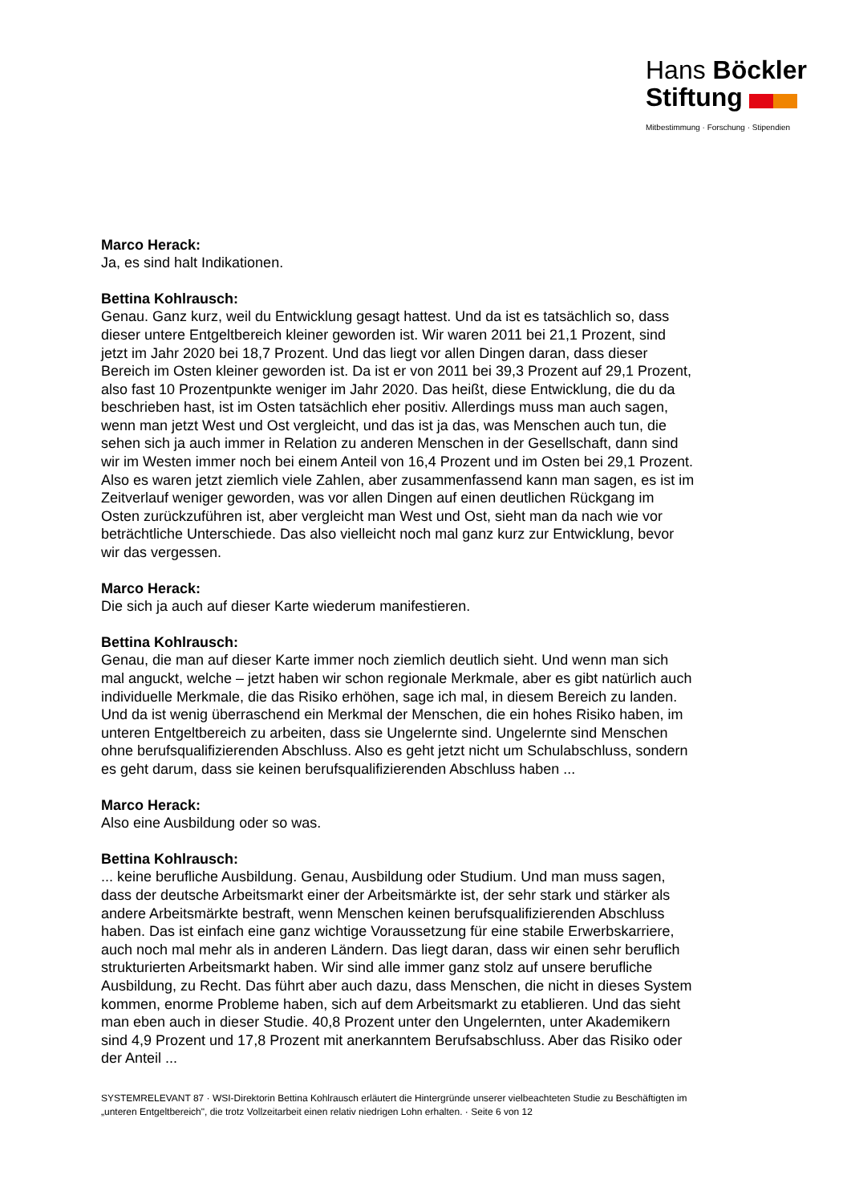Hans Böckler
Stiftung
Mitbestimmung · Forschung · Stipendien
Marco Herack:
Ja, es sind halt Indikationen.
Bettina Kohlrausch:
Genau. Ganz kurz, weil du Entwicklung gesagt hattest. Und da ist es tatsächlich so, dass dieser untere Entgeltbereich kleiner geworden ist. Wir waren 2011 bei 21,1 Prozent, sind jetzt im Jahr 2020 bei 18,7 Prozent. Und das liegt vor allen Dingen daran, dass dieser Bereich im Osten kleiner geworden ist. Da ist er von 2011 bei 39,3 Prozent auf 29,1 Prozent, also fast 10 Prozentpunkte weniger im Jahr 2020. Das heißt, diese Entwicklung, die du da beschrieben hast, ist im Osten tatsächlich eher positiv. Allerdings muss man auch sagen, wenn man jetzt West und Ost vergleicht, und das ist ja das, was Menschen auch tun, die sehen sich ja auch immer in Relation zu anderen Menschen in der Gesellschaft, dann sind wir im Westen immer noch bei einem Anteil von 16,4 Prozent und im Osten bei 29,1 Prozent. Also es waren jetzt ziemlich viele Zahlen, aber zusammenfassend kann man sagen, es ist im Zeitverlauf weniger geworden, was vor allen Dingen auf einen deutlichen Rückgang im Osten zurückzuführen ist, aber vergleicht man West und Ost, sieht man da nach wie vor beträchtliche Unterschiede. Das also vielleicht noch mal ganz kurz zur Entwicklung, bevor wir das vergessen.
Marco Herack:
Die sich ja auch auf dieser Karte wiederum manifestieren.
Bettina Kohlrausch:
Genau, die man auf dieser Karte immer noch ziemlich deutlich sieht. Und wenn man sich mal anguckt, welche – jetzt haben wir schon regionale Merkmale, aber es gibt natürlich auch individuelle Merkmale, die das Risiko erhöhen, sage ich mal, in diesem Bereich zu landen. Und da ist wenig überraschend ein Merkmal der Menschen, die ein hohes Risiko haben, im unteren Entgeltbereich zu arbeiten, dass sie Ungelernte sind. Ungelernte sind Menschen ohne berufsqualifizierenden Abschluss. Also es geht jetzt nicht um Schulabschluss, sondern es geht darum, dass sie keinen berufsqualifizierenden Abschluss haben ...
Marco Herack:
Also eine Ausbildung oder so was.
Bettina Kohlrausch:
... keine berufliche Ausbildung. Genau, Ausbildung oder Studium. Und man muss sagen, dass der deutsche Arbeitsmarkt einer der Arbeitsmärkte ist, der sehr stark und stärker als andere Arbeitsmärkte bestraft, wenn Menschen keinen berufsqualifizierenden Abschluss haben. Das ist einfach eine ganz wichtige Voraussetzung für eine stabile Erwerbskarriere, auch noch mal mehr als in anderen Ländern. Das liegt daran, dass wir einen sehr beruflich strukturierten Arbeitsmarkt haben. Wir sind alle immer ganz stolz auf unsere berufliche Ausbildung, zu Recht. Das führt aber auch dazu, dass Menschen, die nicht in dieses System kommen, enorme Probleme haben, sich auf dem Arbeitsmarkt zu etablieren. Und das sieht man eben auch in dieser Studie. 40,8 Prozent unter den Ungelernten, unter Akademikern sind 4,9 Prozent und 17,8 Prozent mit anerkanntem Berufsabschluss. Aber das Risiko oder der Anteil ...
SYSTEMRELEVANT 87 · WSI-Direktorin Bettina Kohlrausch erläutert die Hintergründe unserer vielbeachteten Studie zu Beschäftigten im „unteren Entgeltbereich", die trotz Vollzeitarbeit einen relativ niedrigen Lohn erhalten. · Seite 6 von 12